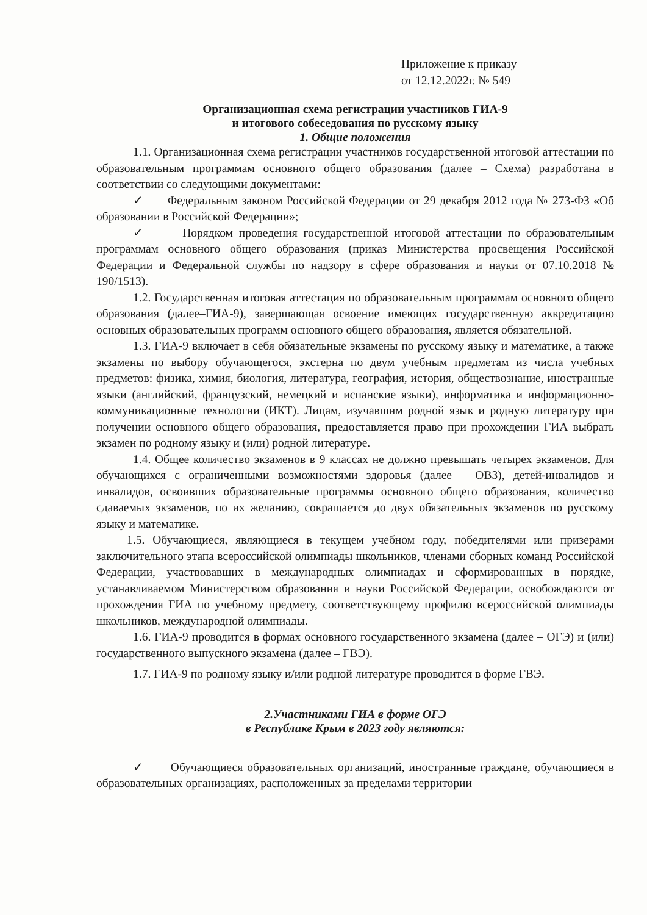Приложение к приказу
от 12.12.2022г. № 549
Организационная схема регистрации участников ГИА-9
и итогового собеседования по русскому языку
1. Общие положения
1.1. Организационная схема регистрации участников государственной итоговой аттестации по образовательным программам основного общего образования (далее – Схема) разработана в соответствии со следующими документами:
✓ Федеральным законом Российской Федерации от 29 декабря 2012 года № 273-ФЗ «Об образовании в Российской Федерации»;
✓ Порядком проведения государственной итоговой аттестации по образовательным программам основного общего образования (приказ Министерства просвещения Российской Федерации и Федеральной службы по надзору в сфере образования и науки от 07.10.2018 № 190/1513).
1.2. Государственная итоговая аттестация по образовательным программам основного общего образования (далее–ГИА-9), завершающая освоение имеющих государственную аккредитацию основных образовательных программ основного общего образования, является обязательной.
1.3. ГИА-9 включает в себя обязательные экзамены по русскому языку и математике, а также экзамены по выбору обучающегося, экстерна по двум учебным предметам из числа учебных предметов: физика, химия, биология, литература, география, история, обществознание, иностранные языки (английский, французский, немецкий и испанские языки), информатика и информационно-коммуникационные технологии (ИКТ). Лицам, изучавшим родной язык и родную литературу при получении основного общего образования, предоставляется право при прохождении ГИА выбрать экзамен по родному языку и (или) родной литературе.
1.4. Общее количество экзаменов в 9 классах не должно превышать четырех экзаменов. Для обучающихся с ограниченными возможностями здоровья (далее – ОВЗ), детей-инвалидов и инвалидов, освоивших образовательные программы основного общего образования, количество сдаваемых экзаменов, по их желанию, сокращается до двух обязательных экзаменов по русскому языку и математике.
1.5. Обучающиеся, являющиеся в текущем учебном году, победителями или призерами заключительного этапа всероссийской олимпиады школьников, членами сборных команд Российской Федерации, участвовавших в международных олимпиадах и сформированных в порядке, устанавливаемом Министерством образования и науки Российской Федерации, освобождаются от прохождения ГИА по учебному предмету, соответствующему профилю всероссийской олимпиады школьников, международной олимпиады.
1.6. ГИА-9 проводится в формах основного государственного экзамена (далее – ОГЭ) и (или) государственного выпускного экзамена (далее – ГВЭ).
1.7. ГИА-9 по родному языку и/или родной литературе проводится в форме ГВЭ.
2.Участниками ГИА в форме ОГЭ
в Республике Крым в 2023 году являются:
✓ Обучающиеся образовательных организаций, иностранные граждане, обучающиеся в образовательных организациях, расположенных за пределами территории